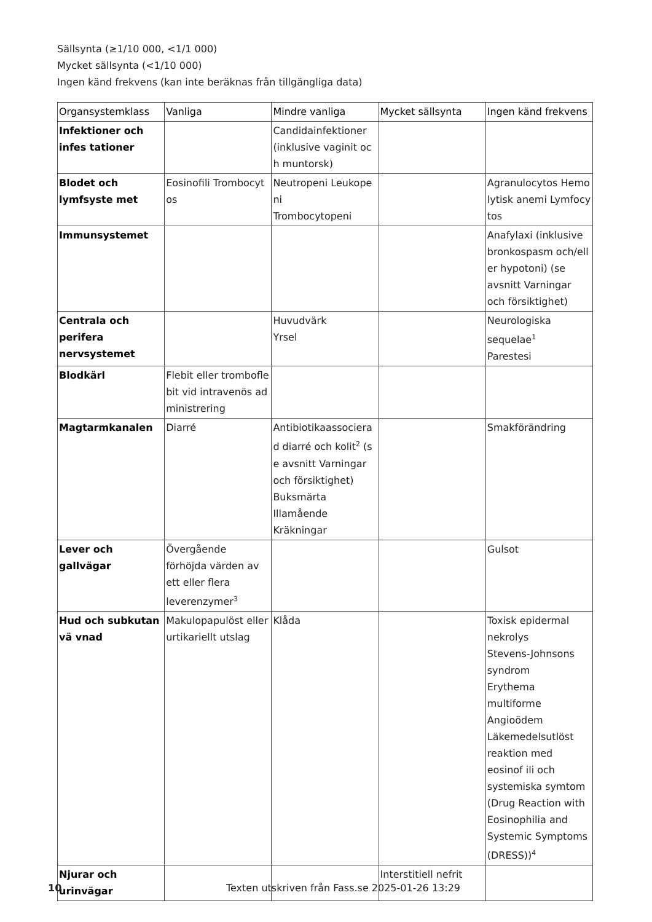Sällsynta (≥1/10 000, <1/1 000)
Mycket sällsynta (<1/10 000)
Ingen känd frekvens (kan inte beräknas från tillgängliga data)
| Organsystemklass | Vanliga | Mindre vanliga | Mycket sällsynta | Ingen känd frekvens |
| --- | --- | --- | --- | --- |
| Infektioner och infes tationer | | Candidainfektioner (inklusive vaginit oc h muntorsk) | | |
| Blodet och lymfsyste met | Eosinofili Trombocyt os | Neutropeni Leukope ni Trombocytopeni | | Agranulocytos Hemo lytisk anemi Lymfocy tos |
| Immunsystemet | | | | Anafylaxi (inklusive bronkospasm och/ell er hypotoni) (se avsnitt Varningar och försiktighet) |
| Centrala och perifera nervsystemet | | Huvudvärk Yrsel | | Neurologiska sequelae<sup>1</sup> Parestesi |
| Blodkärl | Flebit eller trombofle bit vid intravenös ad ministrering | | | |
| Magtarmkanalen | Diarré | Antibiotikaassociera d diarré och kolit<sup>2</sup> (s e avsnitt Varningar och försiktighet) Buksmärta Illamående Kräkningar | | Smakförändring |
| Lever och gallvägar | Övergående förhöjda värden av ett eller flera leverenzymer<sup>3</sup> | | | Gulsot |
| Hud och subkutan vä vnad | Makulopapulöst eller urtikariellt utslag | Klåda | | Toxisk epidermal nekrolys Stevens-Johnsons syndrom Erythema multiforme Angioödem Läkemedelsutlöst reaktion med eosinof ili och systemiska symtom (Drug Reaction with Eosinophilia and Systemic Symptoms (DRESS))<sup>4</sup> |
| Njurar och urinvägar | | | Interstitiell nefrit | |
10 Texten utskriven från Fass.se 2025-01-26 13:29